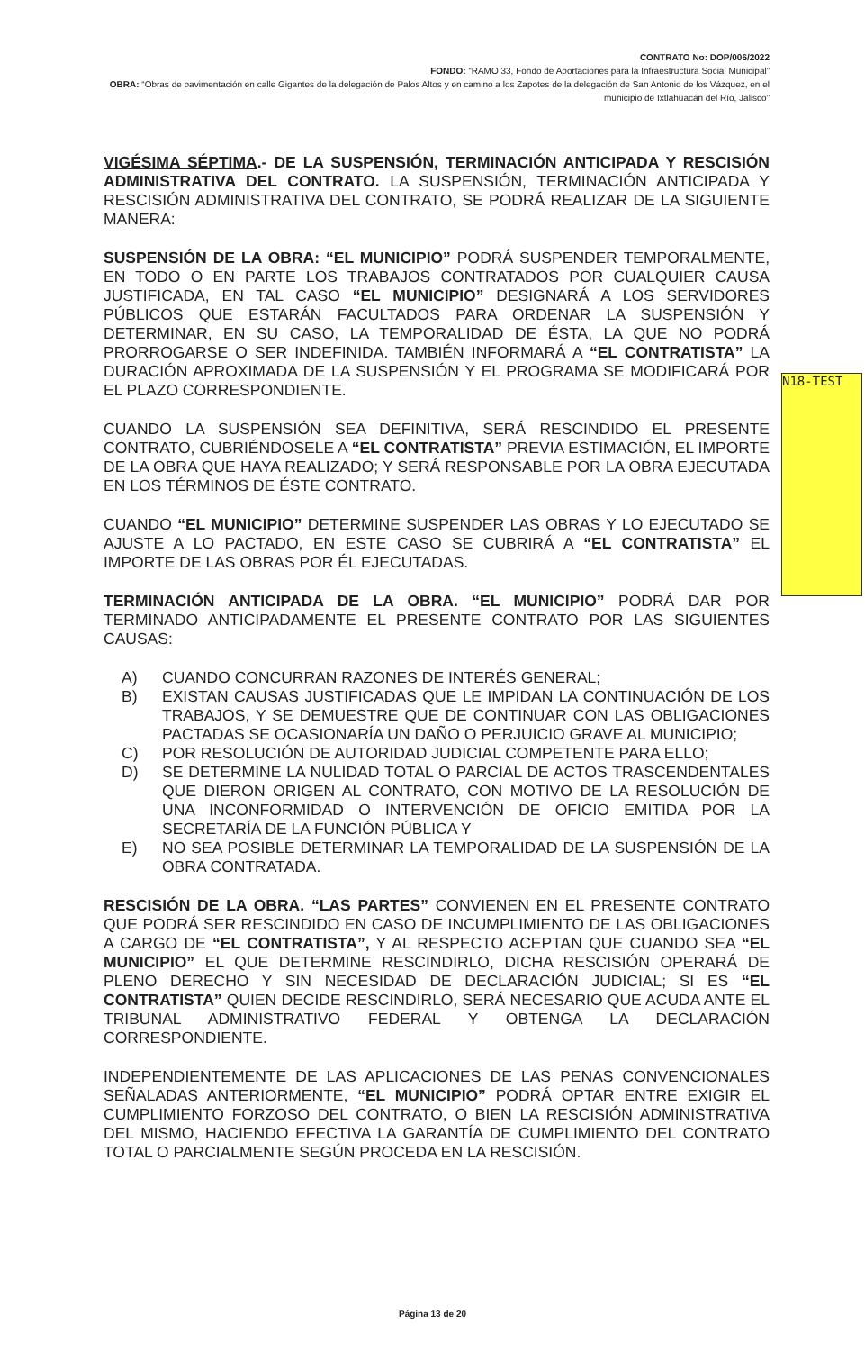CONTRATO No: DOP/006/2022
FONDO: “RAMO 33, Fondo de Aportaciones para la Infraestructura Social Municipal”
OBRA: “Obras de pavimentación en calle Gigantes de la delegación de Palos Altos y en camino a los Zapotes de la delegación de San Antonio de los Vázquez, en el municipio de Ixtlahuacán del Río, Jalisco”
N18-TEST
VIGÉSIMA SÉPTIMA.- DE LA SUSPENSIÓN, TERMINACIÓN ANTICIPADA Y RESCISIÓN ADMINISTRATIVA DEL CONTRATO. LA SUSPENSIÓN, TERMINACIÓN ANTICIPADA Y RESCISIÓN ADMINISTRATIVA DEL CONTRATO, SE PODRÁ REALIZAR DE LA SIGUIENTE MANERA:
SUSPENSIÓN DE LA OBRA: “EL MUNICIPIO” PODRÁ SUSPENDER TEMPORALMENTE, EN TODO O EN PARTE LOS TRABAJOS CONTRATADOS POR CUALQUIER CAUSA JUSTIFICADA, EN TAL CASO “EL MUNICIPIO” DESIGNARÁ A LOS SERVIDORES PÚBLICOS QUE ESTARÁN FACULTADOS PARA ORDENAR LA SUSPENSIÓN Y DETERMINAR, EN SU CASO, LA TEMPORALIDAD DE ÉSTA, LA QUE NO PODRÁ PRORROGARSE O SER INDEFINIDA. TAMBIÉN INFORMARÁ A “EL CONTRATISTA” LA DURACIÓN APROXIMADA DE LA SUSPENSIÓN Y EL PROGRAMA SE MODIFICARÁ POR EL PLAZO CORRESPONDIENTE.
CUANDO LA SUSPENSIÓN SEA DEFINITIVA, SERÁ RESCINDIDO EL PRESENTE CONTRATO, CUBRIÉNDOSELE A “EL CONTRATISTA” PREVIA ESTIMACIÓN, EL IMPORTE DE LA OBRA QUE HAYA REALIZADO; Y SERÁ RESPONSABLE POR LA OBRA EJECUTADA EN LOS TÉRMINOS DE ÉSTE CONTRATO.
CUANDO “EL MUNICIPIO” DETERMINE SUSPENDER LAS OBRAS Y LO EJECUTADO SE AJUSTE A LO PACTADO, EN ESTE CASO SE CUBRIRÁ A “EL CONTRATISTA” EL IMPORTE DE LAS OBRAS POR ÉL EJECUTADAS.
TERMINACIÓN ANTICIPADA DE LA OBRA. “EL MUNICIPIO” PODRÁ DAR POR TERMINADO ANTICIPADAMENTE EL PRESENTE CONTRATO POR LAS SIGUIENTES CAUSAS:
A) CUANDO CONCURRAN RAZONES DE INTERÉS GENERAL;
B) EXISTAN CAUSAS JUSTIFICADAS QUE LE IMPIDAN LA CONTINUACIÓN DE LOS TRABAJOS, Y SE DEMUESTRE QUE DE CONTINUAR CON LAS OBLIGACIONES PACTADAS SE OCASIONARÍA UN DAÑO O PERJUICIO GRAVE AL MUNICIPIO;
C) POR RESOLUCIÓN DE AUTORIDAD JUDICIAL COMPETENTE PARA ELLO;
D) SE DETERMINE LA NULIDAD TOTAL O PARCIAL DE ACTOS TRASCENDENTALES QUE DIERON ORIGEN AL CONTRATO, CON MOTIVO DE LA RESOLUCIÓN DE UNA INCONFORMIDAD O INTERVENCIÓN DE OFICIO EMITIDA POR LA SECRETARÍA DE LA FUNCIÓN PÚBLICA Y
E) NO SEA POSIBLE DETERMINAR LA TEMPORALIDAD DE LA SUSPENSIÓN DE LA OBRA CONTRATADA.
RESCISIÓN DE LA OBRA. “LAS PARTES” CONVIENEN EN EL PRESENTE CONTRATO QUE PODRÁ SER RESCINDIDO EN CASO DE INCUMPLIMIENTO DE LAS OBLIGACIONES A CARGO DE “EL CONTRATISTA”, Y AL RESPECTO ACEPTAN QUE CUANDO SEA “EL MUNICIPIO” EL QUE DETERMINE RESCINDIRLO, DICHA RESCISIÓN OPERARÁ DE PLENO DERECHO Y SIN NECESIDAD DE DECLARACIÓN JUDICIAL; SI ES “EL CONTRATISTA” QUIEN DECIDE RESCINDIRLO, SERÁ NECESARIO QUE ACUDA ANTE EL TRIBUNAL ADMINISTRATIVO FEDERAL Y OBTENGA LA DECLARACIÓN CORRESPONDIENTE.
INDEPENDIENTEMENTE DE LAS APLICACIONES DE LAS PENAS CONVENCIONALES SEÑALADAS ANTERIORMENTE, “EL MUNICIPIO” PODRÁ OPTAR ENTRE EXIGIR EL CUMPLIMIENTO FORZOSO DEL CONTRATO, O BIEN LA RESCISIÓN ADMINISTRATIVA DEL MISMO, HACIENDO EFECTIVA LA GARANTÍA DE CUMPLIMIENTO DEL CONTRATO TOTAL O PARCIALMENTE SEGÚN PROCEDA EN LA RESCISIÓN.
Página 13 de 20